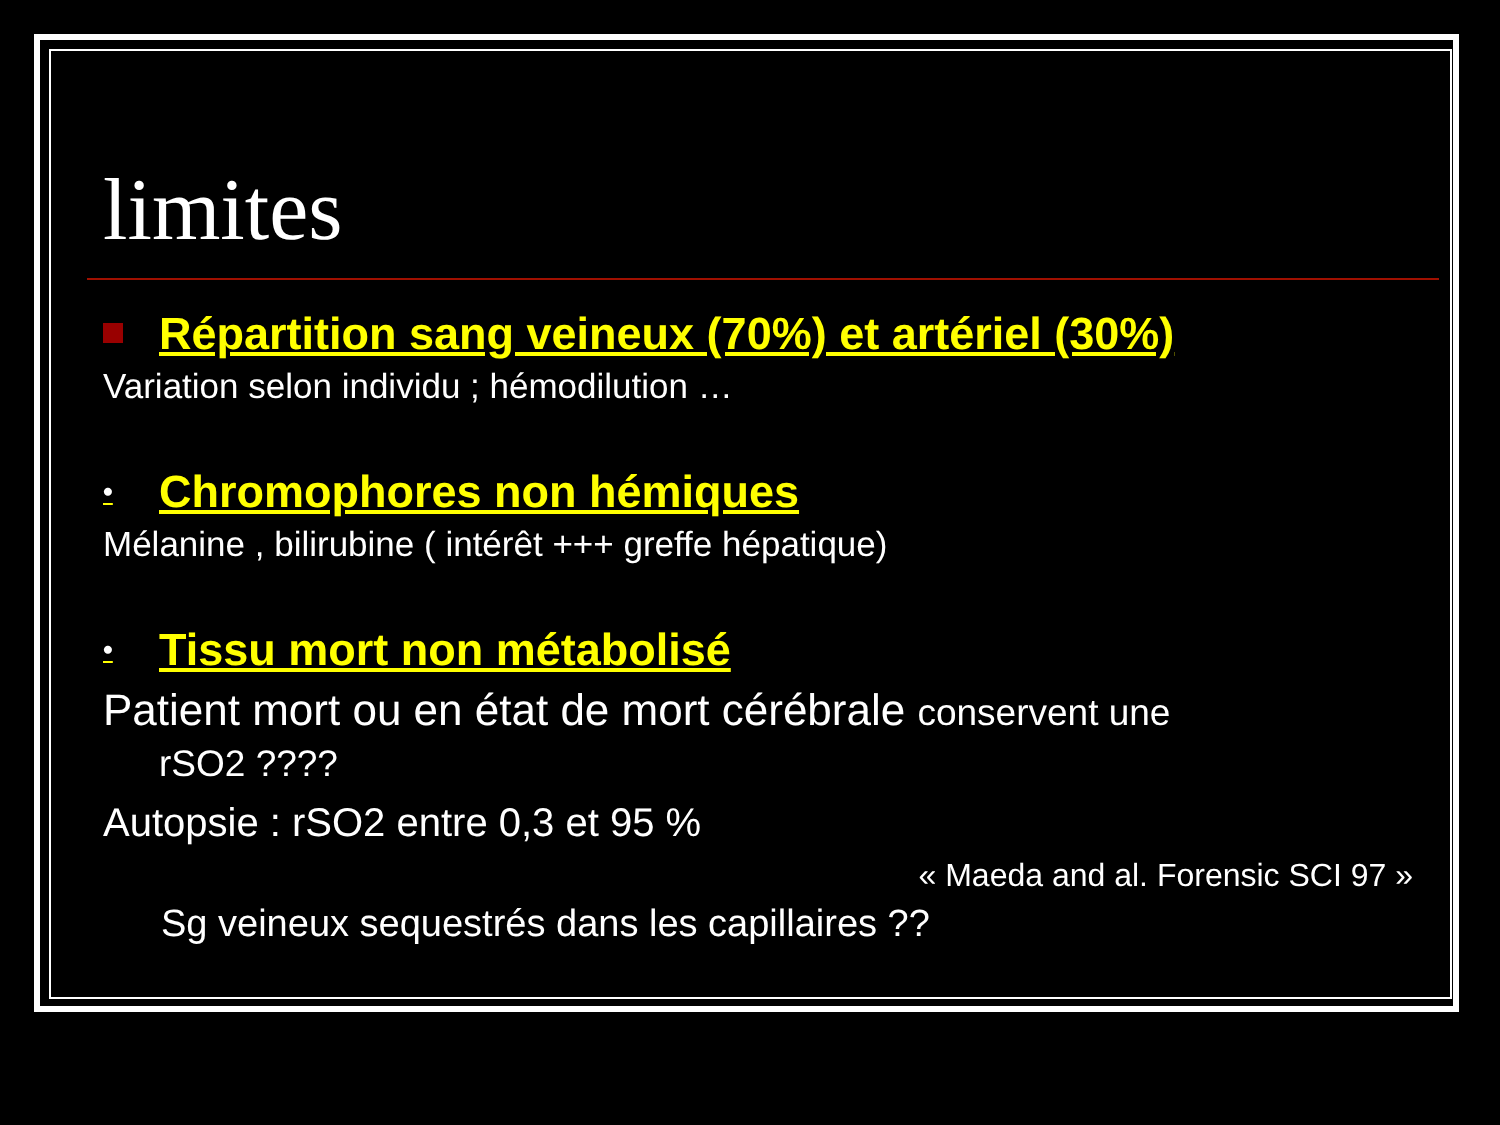limites
Répartition sang veineux (70%) et artériel (30%)
Variation selon individu ; hémodilution …
• Chromophores non hémiques
Mélanine , bilirubine ( intérêt +++ greffe hépatique)
• Tissu mort non métabolisé
Patient mort ou en état de mort cérébrale conservent une
rSO2 ????
Autopsie : rSO2 entre 0,3 et 95 %
« Maeda and al. Forensic SCI 97 »
Sg veineux sequestrés dans les capillaires ??